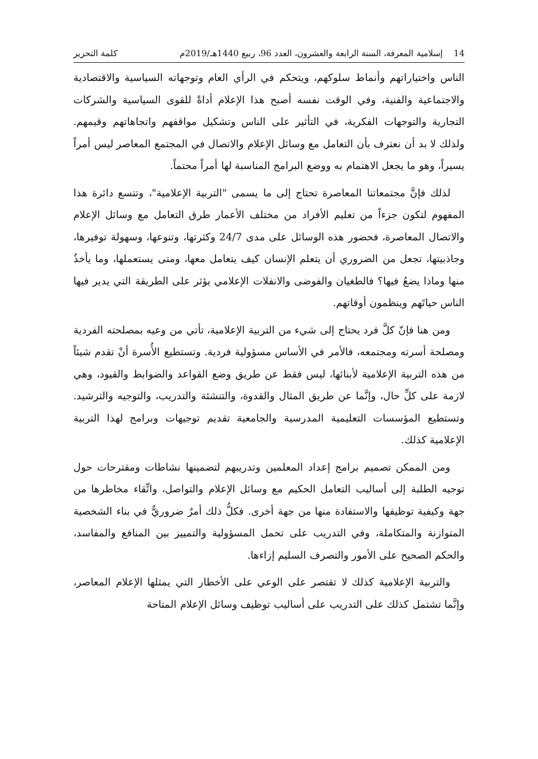14 إسلامية المعرفة، السنة الرابعة والعشرون، العدد 96، ربيع 1440هـ/2019م كلمة التحرير
الناس واختياراتهم وأنماط سلوكهم، ويتحكم في الرأي العام وتوجهاته السياسية والاقتصادية والاجتماعية والفنية، وفي الوقت نفسه أصبح هذا الإعلام أداةً للقوى السياسية والشركات التجارية والتوجهات الفكرية، في التأثير على الناس وتشكيل مواقفهم واتجاهاتهم وقيمهم. ولذلك لا بد أن نعترف بأن التعامل مع وسائل الإعلام والاتصال في المجتمع المعاصر ليس أمراً يسيراً، وهو ما يجعل الاهتمام به ووضع البرامج المناسبة لها أمراً محتماً.
لذلك فإنَّ مجتمعاتنا المعاصرة تحتاج إلى ما يسمى "التربية الإعلامية"، وتتسع دائرة هذا المفهوم لتكون جزءاً من تعليم الأفراد من مختلف الأعمار طرق التعامل مع وسائل الإعلام والاتصال المعاصرة، فحضور هذه الوسائل على مدى 24/7 وكثرتها، وتنوعها، وسهولة توفيرها، وجاذبيتها، تجعل من الضروري أن يتعلم الإنسان كيف يتعامل معها، ومتى يستعملها، وما يأخذُ منها وماذا يضعُ فيها؟ فالطغيان والفوضى والانفلات الإعلامي يؤثر على الطريقة التي يدير فيها الناس حياتَهم وينظمون أوقاتهم.
ومن هنا فإنّ كلَّ فرد يحتاج إلى شيء من التربية الإعلامية، تأتي من وعيه بمصلحته الفردية ومصلحة أسرته ومجتمعه، فالأمر في الأساس مسؤولية فردية. وتستطيع الأُسرة أنْ تقدم شيئاً من هذه التربية الإعلامية لأبنائها، ليس فقط عن طريق وضع القواعد والضوابط والقيود، وهي لازمة على كلِّ حال، وإنَّما عن طريق المثال والقدوة، والتنشئة والتدريب، والتوجيه والترشيد. وتستطيع المؤسسات التعليمية المدرسية والجامعية تقديم توجيهات وبرامج لهذا التربية الإعلامية كذلك.
ومن الممكن تصميم برامج إعداد المعلمين وتدريبهم لتضمينها نشاطات ومقترحات حول توجيه الطلبة إلى أساليب التعامل الحكيم مع وسائل الإعلام والتواصل، واتِّقاء مخاطرها من جهة وكيفية توظيفها والاستفادة منها من جهة أخرى. فكلُّ ذلك أمرٌ ضروريٌّ في بناء الشخصية المتوازنة والمتكاملة، وفي التدريب على تحمل المسؤولية والتمييز بين المنافع والمفاسد، والحكم الصحيح على الأمور والتصرف السليم إزاءها.
والتربية الإعلامية كذلك لا تقتصر على الوعي على الأخطار التي يمثلها الإعلام المعاصر، وإنَّما تشتمل كذلك على التدريب على أساليب توظيف وسائل الإعلام المتاحة